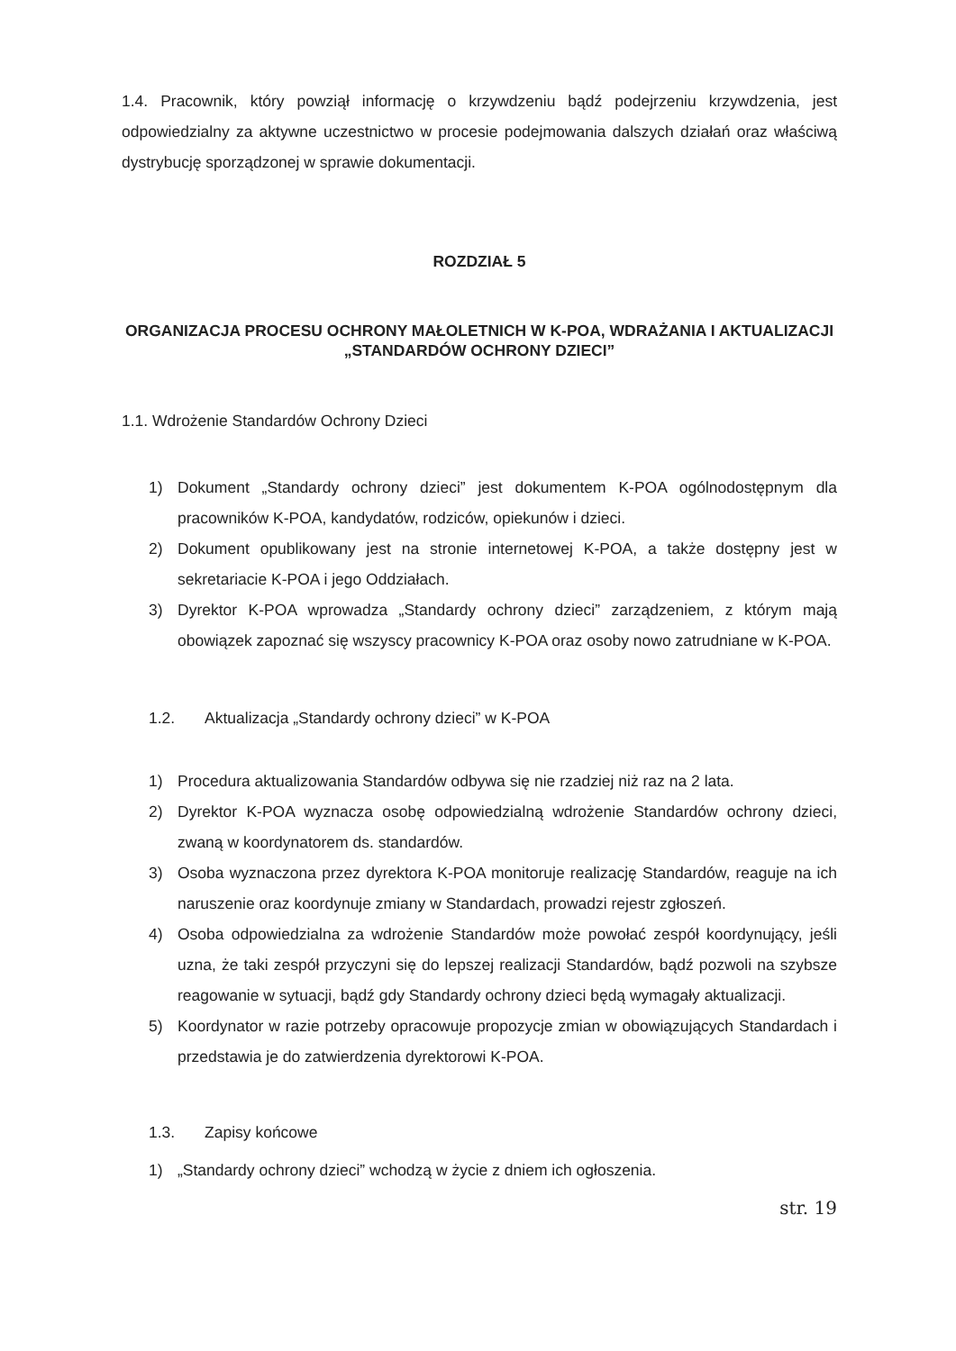1.4. Pracownik, który powziął informację o krzywdzeniu bądź podejrzeniu krzywdzenia, jest odpowiedzialny za aktywne uczestnictwo w procesie podejmowania dalszych działań oraz właściwą dystrybucję sporządzonej w sprawie dokumentacji.
ROZDZIAŁ 5
ORGANIZACJA PROCESU OCHRONY MAŁOLETNICH W K-POA, WDRAŻANIA I AKTUALIZACJI „STANDARDÓW OCHRONY DZIECI”
1.1. Wdrożenie Standardów Ochrony Dzieci
1) Dokument „Standardy ochrony dzieci” jest dokumentem K-POA ogólnodostępnym dla pracowników K-POA, kandydatów, rodziców, opiekunów i dzieci.
2) Dokument opublikowany jest na stronie internetowej K-POA, a także dostępny jest w sekretariacie K-POA i jego Oddziałach.
3) Dyrektor K-POA wprowadza „Standardy ochrony dzieci” zarządzeniem, z którym mają obowiązek zapoznać się wszyscy pracownicy K-POA oraz osoby nowo zatrudniane w K-POA.
1.2. Aktualizacja „Standardy ochrony dzieci” w K-POA
1) Procedura aktualizowania Standardów odbywa się nie rzadziej niż raz na 2 lata.
2) Dyrektor K-POA wyznacza osobę odpowiedzialną wdrożenie Standardów ochrony dzieci, zwaną w koordynatorem ds. standardów.
3) Osoba wyznaczona przez dyrektora K-POA monitoruje realizację Standardów, reaguje na ich naruszenie oraz koordynuje zmiany w Standardach, prowadzi rejestr zgłoszeń.
4) Osoba odpowiedzialna za wdrożenie Standardów może powołać zespół koordynujący, jeśli uzna, że taki zespół przyczyni się do lepszej realizacji Standardów, bądź pozwoli na szybsze reagowanie w sytuacji, bądź gdy Standardy ochrony dzieci będą wymagały aktualizacji.
5) Koordynator w razie potrzeby opracowuje propozycje zmian w obowiązujących Standardach i przedstawia je do zatwierdzenia dyrektorowi K-POA.
1.3. Zapisy końcowe
1) „Standardy ochrony dzieci” wchodzą w życie z dniem ich ogłoszenia.
str. 19